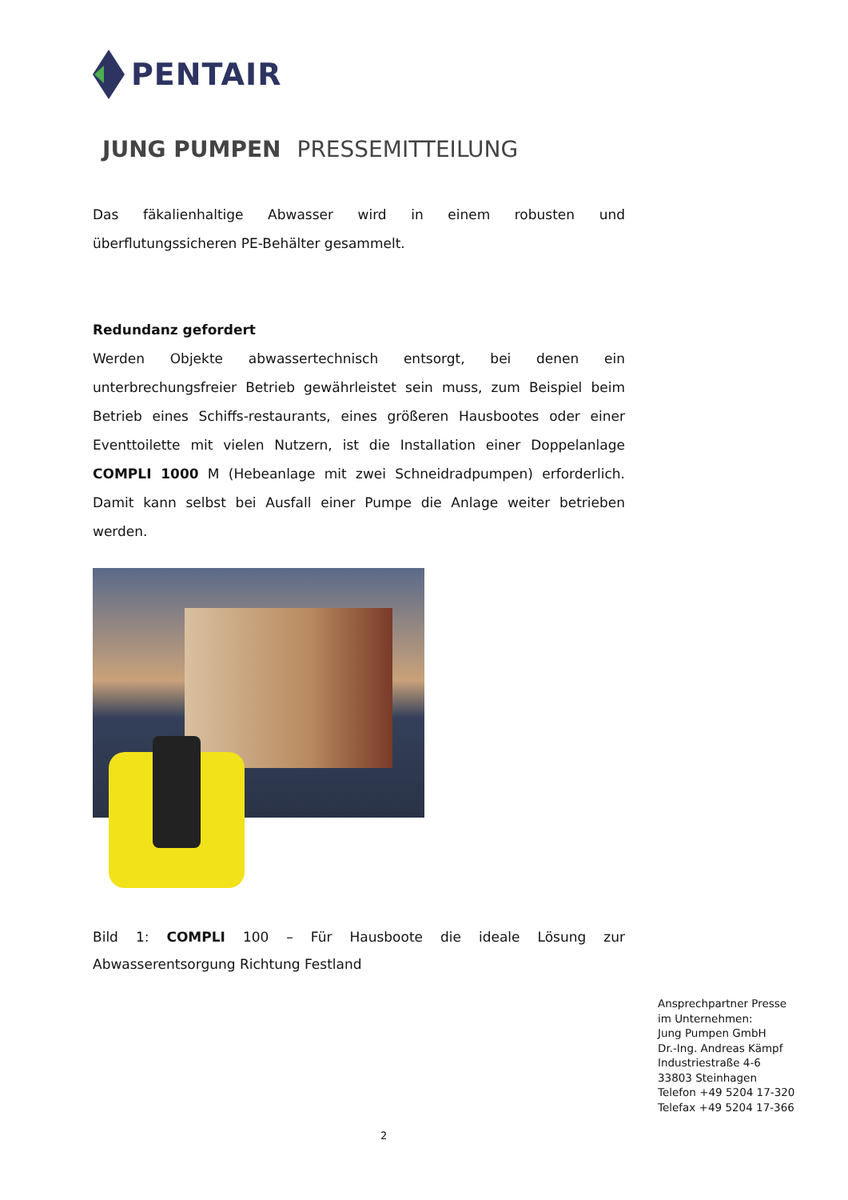PENTAIR
JUNG PUMPEN PRESSEMITTEILUNG
Das fäkalienhaltige Abwasser wird in einem robusten und überflutungssicheren PE-Behälter gesammelt.
Redundanz gefordert
Werden Objekte abwassertechnisch entsorgt, bei denen ein unterbrechungsfreier Betrieb gewährleistet sein muss, zum Beispiel beim Betrieb eines Schiffs-restaurants, eines größeren Hausbootes oder einer Eventtoilette mit vielen Nutzern, ist die Installation einer Doppelanlage COMPLI 1000 M (Hebeanlage mit zwei Schneidradpumpen) erforderlich. Damit kann selbst bei Ausfall einer Pumpe die Anlage weiter betrieben werden.
Bild 1: COMPLI 100 – Für Hausboote die ideale Lösung zur Abwasserentsorgung Richtung Festland
Ansprechpartner Presse
im Unternehmen:
Jung Pumpen GmbH
Dr.-Ing. Andreas Kämpf
Industriestraße 4-6
33803 Steinhagen
Telefon +49 5204 17-320
Telefax +49 5204 17-366
2